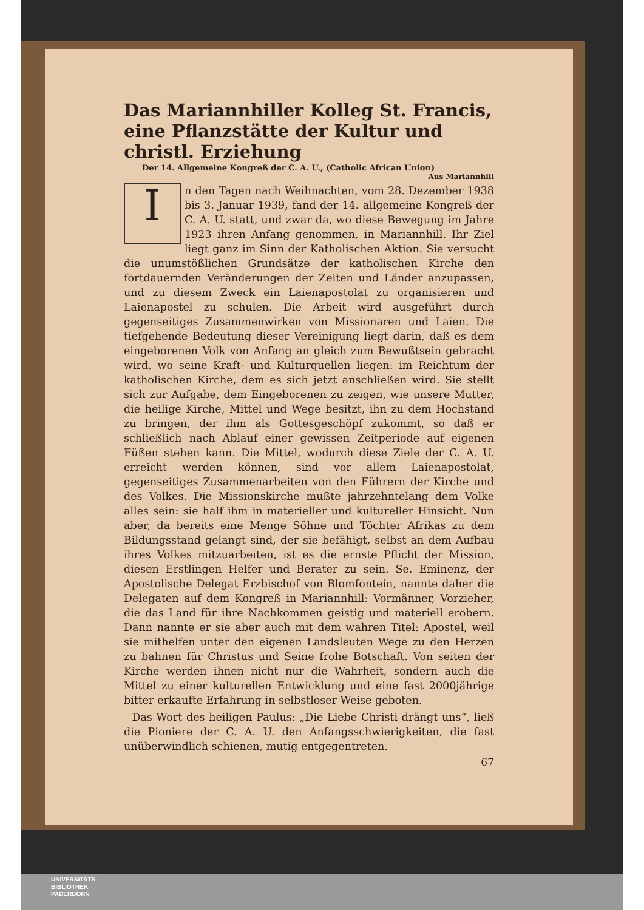Das Mariannhiller Kolleg St. Francis, eine Pflanzstätte der Kultur und christl. Erziehung
Der 14. Allgemeine Kongreß der C. A. U., (Catholic African Union)
Aus Mariannhill
In den Tagen nach Weihnachten, vom 28. Dezember 1938 bis 3. Januar 1939, fand der 14. allgemeine Kongreß der C. A. U. statt, und zwar da, wo diese Bewegung im Jahre 1923 ihren Anfang genommen, in Mariannhill. Ihr Ziel liegt ganz im Sinn der Katholischen Aktion. Sie versucht die unumstößlichen Grundsätze der katholischen Kirche den fortdauernden Veränderungen der Zeiten und Länder anzupassen, und zu diesem Zweck ein Laienapostolat zu organisieren und Laienapostel zu schulen. Die Arbeit wird ausgeführt durch gegenseitiges Zusammenwirken von Missionaren und Laien. Die tiefgehende Bedeutung dieser Vereinigung liegt darin, daß es dem eingeborenen Volk von Anfang an gleich zum Bewußtsein gebracht wird, wo seine Kraft- und Kulturquellen liegen: im Reichtum der katholischen Kirche, dem es sich jetzt anschließen wird. Sie stellt sich zur Aufgabe, dem Eingeborenen zu zeigen, wie unsere Mutter, die heilige Kirche, Mittel und Wege besitzt, ihn zu dem Hochstand zu bringen, der ihm als Gottesgeschöpf zukommt, so daß er schließlich nach Ablauf einer gewissen Zeitperiode auf eigenen Füßen stehen kann. Die Mittel, wodurch diese Ziele der C. A. U. erreicht werden können, sind vor allem Laienapostolat, gegenseitiges Zusammenarbeiten von den Führern der Kirche und des Volkes. Die Missionskirche mußte jahrzehntelang dem Volke alles sein: sie half ihm in materieller und kultureller Hinsicht. Nun aber, da bereits eine Menge Söhne und Töchter Afrikas zu dem Bildungsstand gelangt sind, der sie befähigt, selbst an dem Aufbau ihres Volkes mitzuarbeiten, ist es die ernste Pflicht der Mission, diesen Erstlingen Helfer und Berater zu sein. Se. Eminenz, der Apostolische Delegat Erzbischof von Blomfontein, nannte daher die Delegaten auf dem Kongreß in Mariannhill: Vormänner, Vorzieher, die das Land für ihre Nachkommen geistig und materiell erobern. Dann nannte er sie aber auch mit dem wahren Titel: Apostel, weil sie mithelfen unter den eigenen Landsleuten Wege zu den Herzen zu bahnen für Christus und Seine frohe Botschaft. Von seiten der Kirche werden ihnen nicht nur die Wahrheit, sondern auch die Mittel zu einer kulturellen Entwicklung und eine fast 2000jährige bitter erkaufte Erfahrung in selbstloser Weise geboten.
Das Wort des heiligen Paulus: „Die Liebe Christi drängt uns“, ließ die Pioniere der C. A. U. den Anfangsschwierigkeiten, die fast unüberwindlich schienen, mutig entgegentreten.
67
UNIVERSITÄTS-
BIBLIOTHEK
PADERBORN